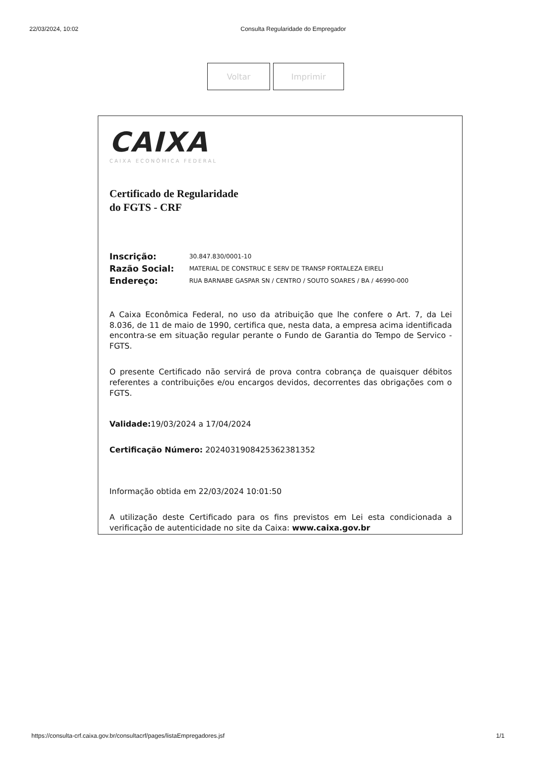22/03/2024, 10:02 Consulta Regularidade do Empregador
Voltar Imprimir
CAIXA
CAIXA ECONÔMICA FEDERAL
Certificado de Regularidade
do FGTS - CRF
| Inscrição: | 30.847.830/0001-10 |
| Razão Social: | MATERIAL DE CONSTRUC E SERV DE TRANSP FORTALEZA EIRELI |
| Endereço: | RUA BARNABE GASPAR SN / CENTRO / SOUTO SOARES / BA / 46990-000 |
A Caixa Econômica Federal, no uso da atribuição que lhe confere o Art. 7, da Lei 8.036, de 11 de maio de 1990, certifica que, nesta data, a empresa acima identificada encontra-se em situação regular perante o Fundo de Garantia do Tempo de Servico - FGTS.
O presente Certificado não servirá de prova contra cobrança de quaisquer débitos referentes a contribuições e/ou encargos devidos, decorrentes das obrigações com o FGTS.
Validade: 19/03/2024 a 17/04/2024
Certificação Número: 2024031908425362381352
Informação obtida em 22/03/2024 10:01:50
A utilização deste Certificado para os fins previstos em Lei esta condicionada a verificação de autenticidade no site da Caixa: www.caixa.gov.br
https://consulta-crf.caixa.gov.br/consultacrf/pages/listaEmpregadores.jsf 1/1